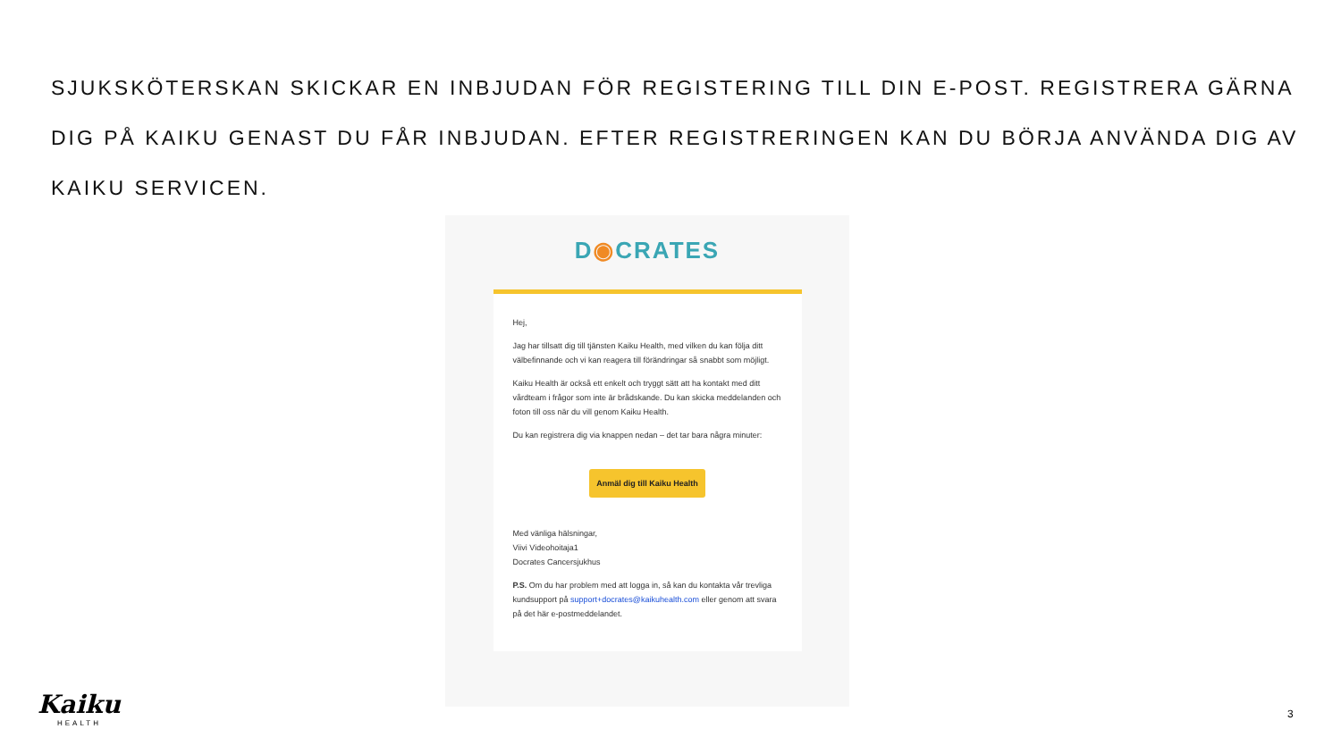SJUKSKÖTERSKAN SKICKAR EN INBJUDAN FÖR REGISTERING TILL DIN E-POST. REGISTRERA GÄRNA DIG PÅ KAIKU GENAST DU FÅR INBJUDAN. EFTER REGISTRERINGEN KAN DU BÖRJA ANVÄNDA DIG AV KAIKU SERVICEN.
D◉CRATES
Hej,
Jag har tillsatt dig till tjänsten Kaiku Health, med vilken du kan följa ditt välbefinnande och vi kan reagera till förändringar så snabbt som möjligt.
Kaiku Health är också ett enkelt och tryggt sätt att ha kontakt med ditt vårdteam i frågor som inte är brådskande. Du kan skicka meddelanden och foton till oss när du vill genom Kaiku Health.
Du kan registrera dig via knappen nedan – det tar bara några minuter:
Anmäl dig till Kaiku Health
Med vänliga hälsningar,
Viivi Videohoitaja1
Docrates Cancersjukhus
P.S. Om du har problem med att logga in, så kan du kontakta vår trevliga kundsupport på support+docrates@kaikuhealth.com eller genom att svara på det här e-postmeddelandet.
Kaiku
HEALTH
3